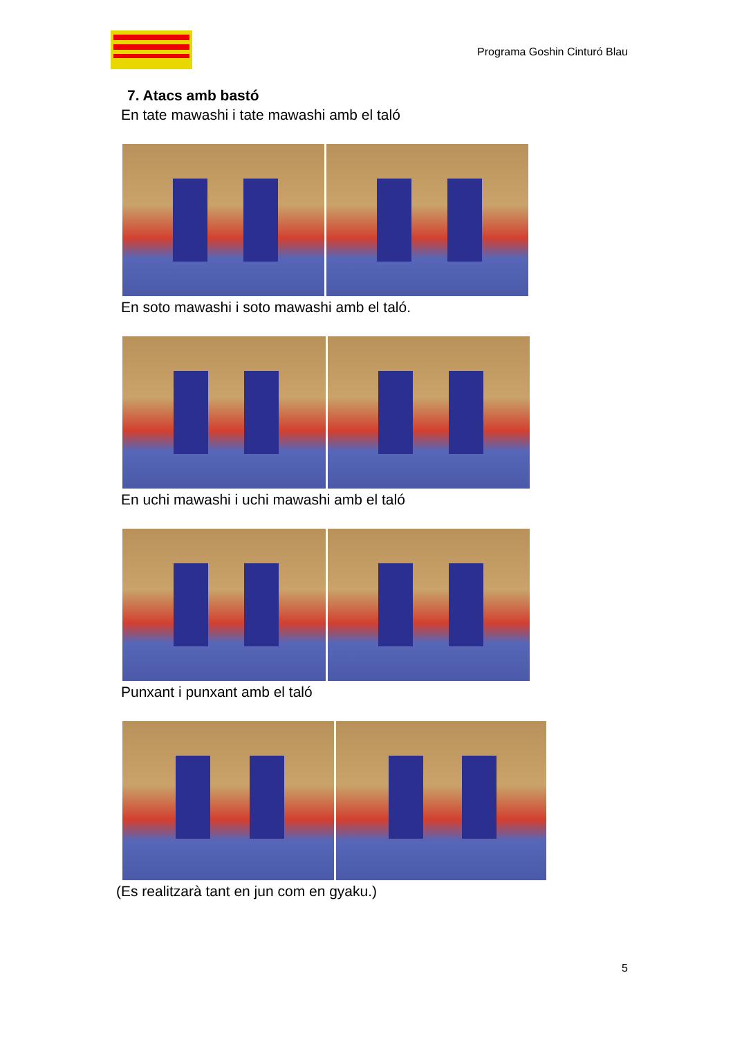Programa Goshin Cinturó Blau
7. Atacs amb bastó
En tate mawashi i tate mawashi amb el taló
En soto mawashi i soto mawashi amb el taló.
En uchi mawashi i uchi mawashi amb el taló
Punxant i punxant amb el taló
(Es realitzarà tant en jun com en gyaku.)
5